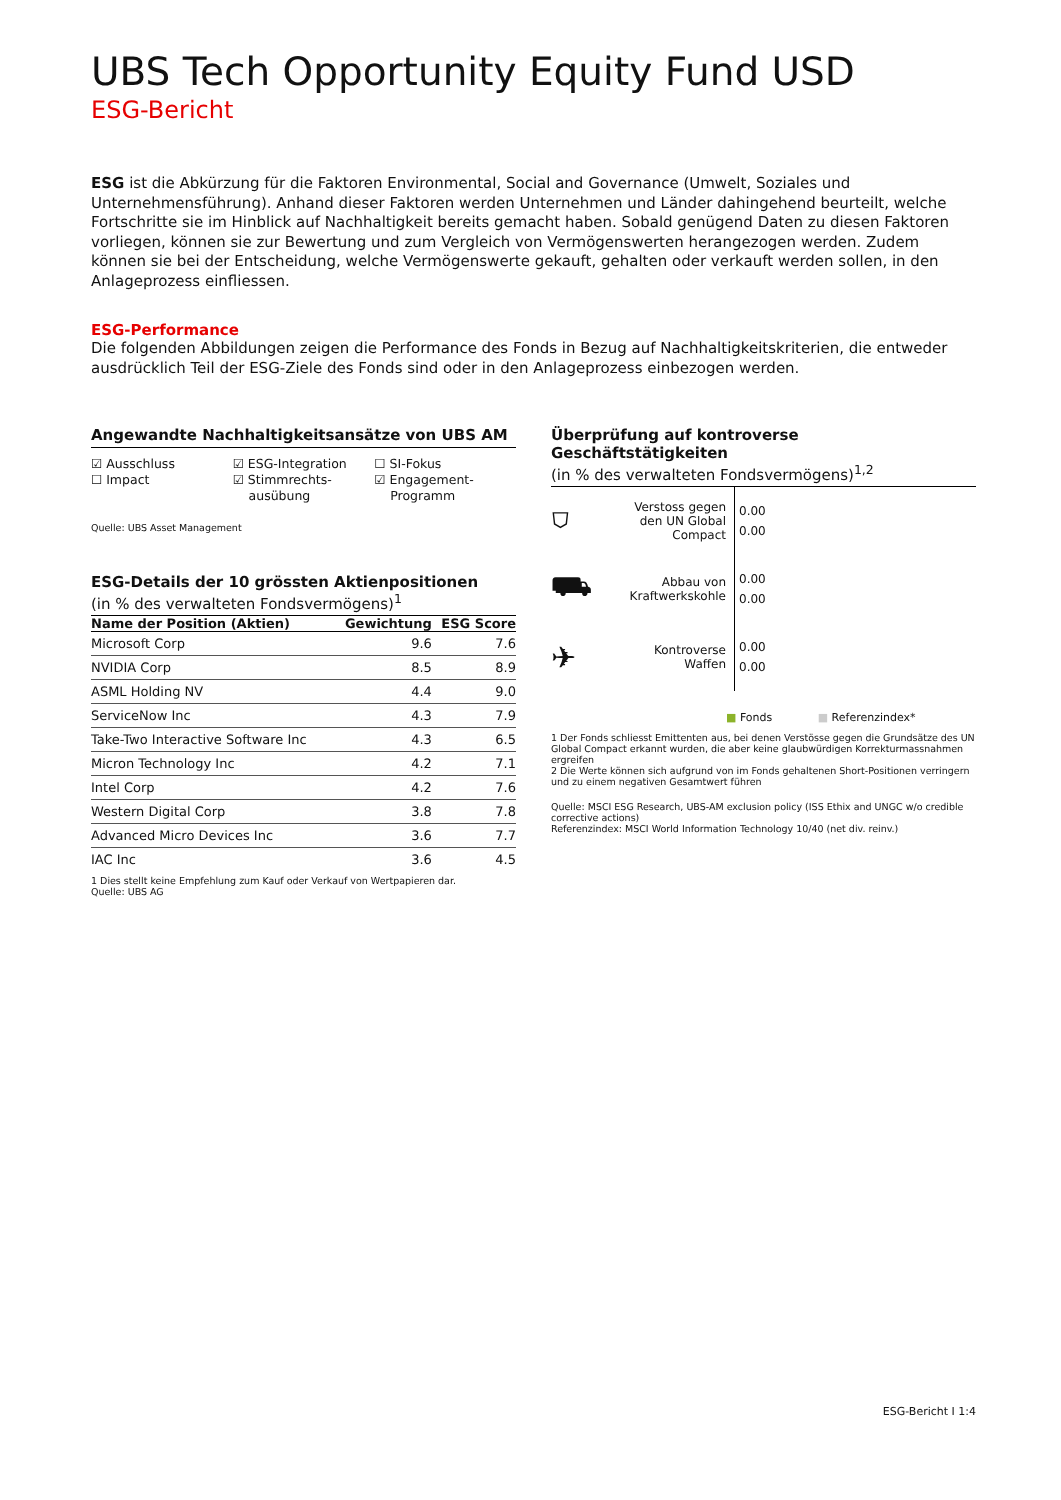UBS Tech Opportunity Equity Fund USD
ESG-Bericht
ESG ist die Abkürzung für die Faktoren Environmental, Social and Governance (Umwelt, Soziales und Unternehmensführung). Anhand dieser Faktoren werden Unternehmen und Länder dahingehend beurteilt, welche Fortschritte sie im Hinblick auf Nachhaltigkeit bereits gemacht haben. Sobald genügend Daten zu diesen Faktoren vorliegen, können sie zur Bewertung und zum Vergleich von Vermögenswerten herangezogen werden. Zudem können sie bei der Entscheidung, welche Vermögenswerte gekauft, gehalten oder verkauft werden sollen, in den Anlageprozess einfliessen.
ESG-Performance
Die folgenden Abbildungen zeigen die Performance des Fonds in Bezug auf Nachhaltigkeitskriterien, die entweder ausdrücklich Teil der ESG-Ziele des Fonds sind oder in den Anlageprozess einbezogen werden.
Angewandte Nachhaltigkeitsansätze von UBS AM
☑ Ausschluss
☐ Impact
☑ ESG-Integration
☑ Stimmrechts-
ausübung
☐ SI-Fokus
☑ Engagement-
Programm
Quelle: UBS Asset Management
ESG-Details der 10 grössten Aktienpositionen
(in % des verwalteten Fondsvermögens)<sup>1</sup>
| Name der Position (Aktien) | Gewichtung | ESG Score |
| --- | --- | --- |
| Microsoft Corp | 9.6 | 7.6 |
| NVIDIA Corp | 8.5 | 8.9 |
| ASML Holding NV | 4.4 | 9.0 |
| ServiceNow Inc | 4.3 | 7.9 |
| Take-Two Interactive Software Inc | 4.3 | 6.5 |
| Micron Technology Inc | 4.2 | 7.1 |
| Intel Corp | 4.2 | 7.6 |
| Western Digital Corp | 3.8 | 7.8 |
| Advanced Micro Devices Inc | 3.6 | 7.7 |
| IAC Inc | 3.6 | 4.5 |
1 Dies stellt keine Empfehlung zum Kauf oder Verkauf von Wertpapieren dar.
Quelle: UBS AG
Überprüfung auf kontroverse Geschäftstätigkeiten
(in % des verwalteten Fondsvermögens)<sup>1,2</sup>
⛉
Verstoss gegen den UN Global Compact
0.00
0.00
⛟
Abbau von Kraftwerkskohle
0.00
0.00
✈
Kontroverse Waffen
0.00
0.00
■ Fonds ■ Referenzindex*
1 Der Fonds schliesst Emittenten aus, bei denen Verstösse gegen die Grundsätze des UN Global Compact erkannt wurden, die aber keine glaubwürdigen Korrekturmassnahmen ergreifen
2 Die Werte können sich aufgrund von im Fonds gehaltenen Short-Positionen verringern und zu einem negativen Gesamtwert führen
Quelle: MSCI ESG Research, UBS-AM exclusion policy (ISS Ethix and UNGC w/o credible corrective actions)
Referenzindex: MSCI World Information Technology 10/40 (net div. reinv.)
ESG-Bericht I 1:4